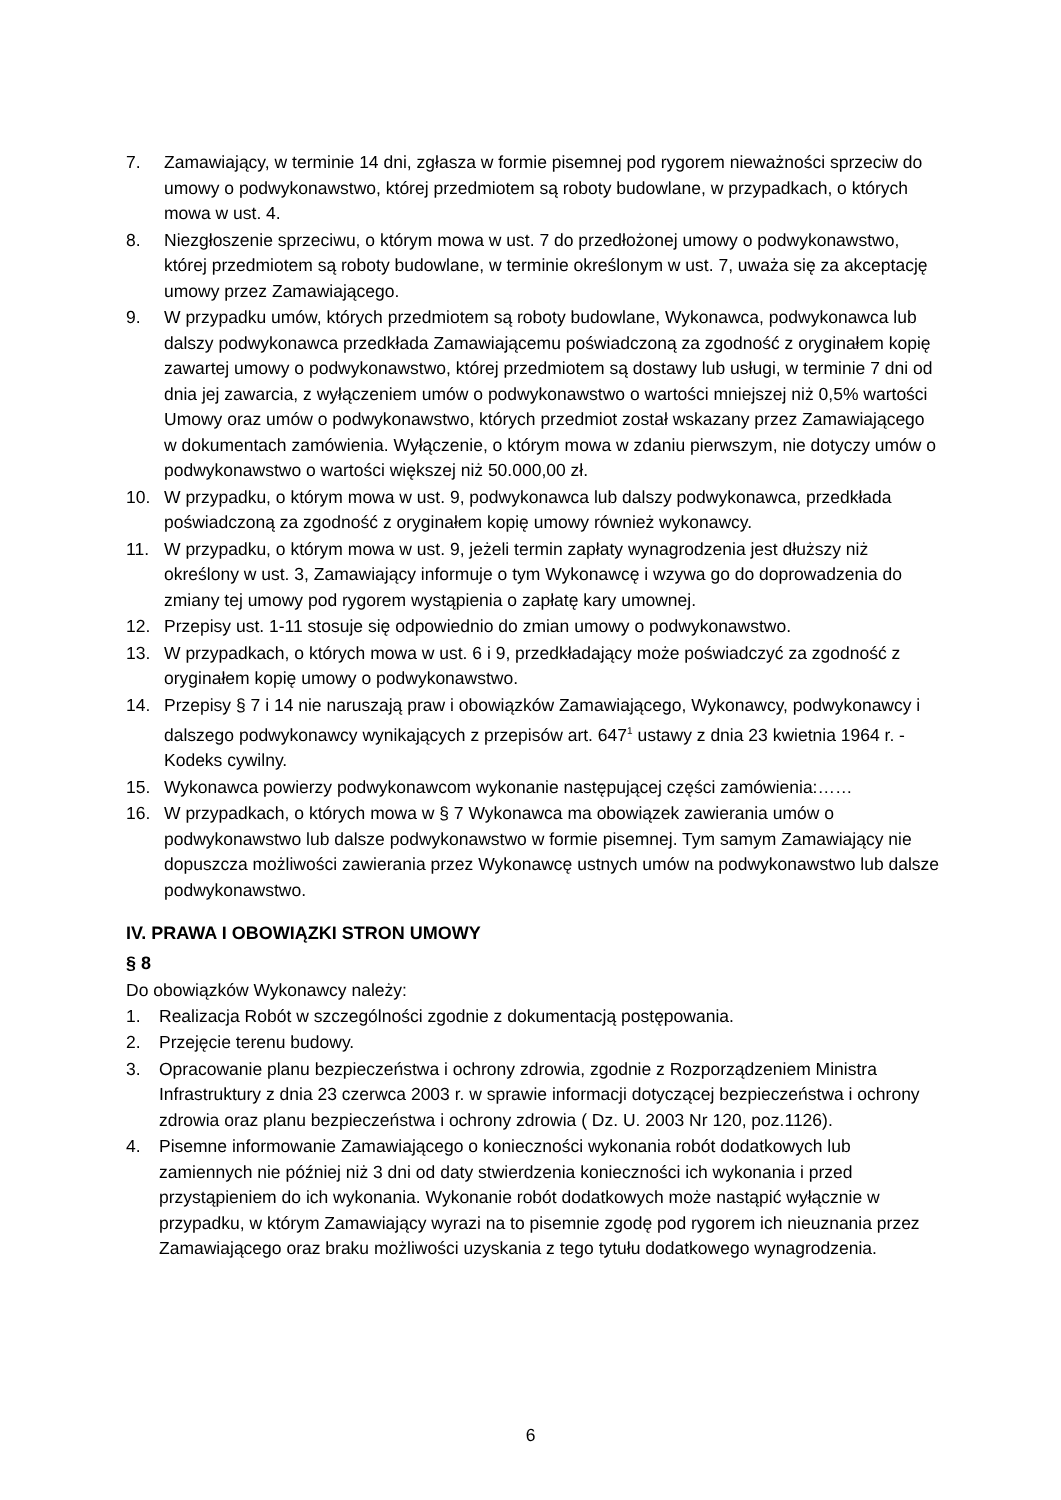7. Zamawiający, w terminie 14 dni, zgłasza w formie pisemnej pod rygorem nieważności sprzeciw do umowy o podwykonawstwo, której przedmiotem są roboty budowlane, w przypadkach, o których mowa w ust. 4.
8. Niezgłoszenie sprzeciwu, o którym mowa w ust. 7 do przedłożonej umowy o podwykonawstwo, której przedmiotem są roboty budowlane, w terminie określonym w ust. 7, uważa się za akceptację umowy przez Zamawiającego.
9. W przypadku umów, których przedmiotem są roboty budowlane, Wykonawca, podwykonawca lub dalszy podwykonawca przedkłada Zamawiającemu poświadczoną za zgodność z oryginałem kopię zawartej umowy o podwykonawstwo, której przedmiotem są dostawy lub usługi, w terminie 7 dni od dnia jej zawarcia, z wyłączeniem umów o podwykonawstwo o wartości mniejszej niż 0,5% wartości Umowy oraz umów o podwykonawstwo, których przedmiot został wskazany przez Zamawiającego w dokumentach zamówienia. Wyłączenie, o którym mowa w zdaniu pierwszym, nie dotyczy umów o podwykonawstwo o wartości większej niż 50.000,00 zł.
10. W przypadku, o którym mowa w ust. 9, podwykonawca lub dalszy podwykonawca, przedkłada poświadczoną za zgodność z oryginałem kopię umowy również wykonawcy.
11. W przypadku, o którym mowa w ust. 9, jeżeli termin zapłaty wynagrodzenia jest dłuższy niż określony w ust. 3, Zamawiający informuje o tym Wykonawcę i wzywa go do doprowadzenia do zmiany tej umowy pod rygorem wystąpienia o zapłatę kary umownej.
12. Przepisy ust. 1-11 stosuje się odpowiednio do zmian umowy o podwykonawstwo.
13. W przypadkach, o których mowa w ust. 6 i 9, przedkładający może poświadczyć za zgodność z oryginałem kopię umowy o podwykonawstwo.
14. Przepisy § 7 i 14 nie naruszają praw i obowiązków Zamawiającego, Wykonawcy, podwykonawcy i dalszego podwykonawcy wynikających z przepisów art. 647<sup>1</sup> ustawy z dnia 23 kwietnia 1964 r. - Kodeks cywilny.
15. Wykonawca powierzy podwykonawcom wykonanie następującej części zamówienia:……
16. W przypadkach, o których mowa w § 7 Wykonawca ma obowiązek zawierania umów o podwykonawstwo lub dalsze podwykonawstwo w formie pisemnej. Tym samym Zamawiający nie dopuszcza możliwości zawierania przez Wykonawcę ustnych umów na podwykonawstwo lub dalsze podwykonawstwo.
IV. PRAWA I OBOWIĄZKI STRON UMOWY
§ 8
Do obowiązków Wykonawcy należy:
1. Realizacja Robót w szczególności zgodnie z dokumentacją postępowania.
2. Przejęcie terenu budowy.
3. Opracowanie planu bezpieczeństwa i ochrony zdrowia, zgodnie z Rozporządzeniem Ministra Infrastruktury z dnia 23 czerwca 2003 r. w sprawie informacji dotyczącej bezpieczeństwa i ochrony zdrowia oraz planu bezpieczeństwa i ochrony zdrowia ( Dz. U. 2003 Nr 120, poz.1126).
4. Pisemne informowanie Zamawiającego o konieczności wykonania robót dodatkowych lub zamiennych nie później niż 3 dni od daty stwierdzenia konieczności ich wykonania i przed przystąpieniem do ich wykonania. Wykonanie robót dodatkowych może nastąpić wyłącznie w przypadku, w którym Zamawiający wyrazi na to pisemnie zgodę pod rygorem ich nieuznania przez Zamawiającego oraz braku możliwości uzyskania z tego tytułu dodatkowego wynagrodzenia.
6